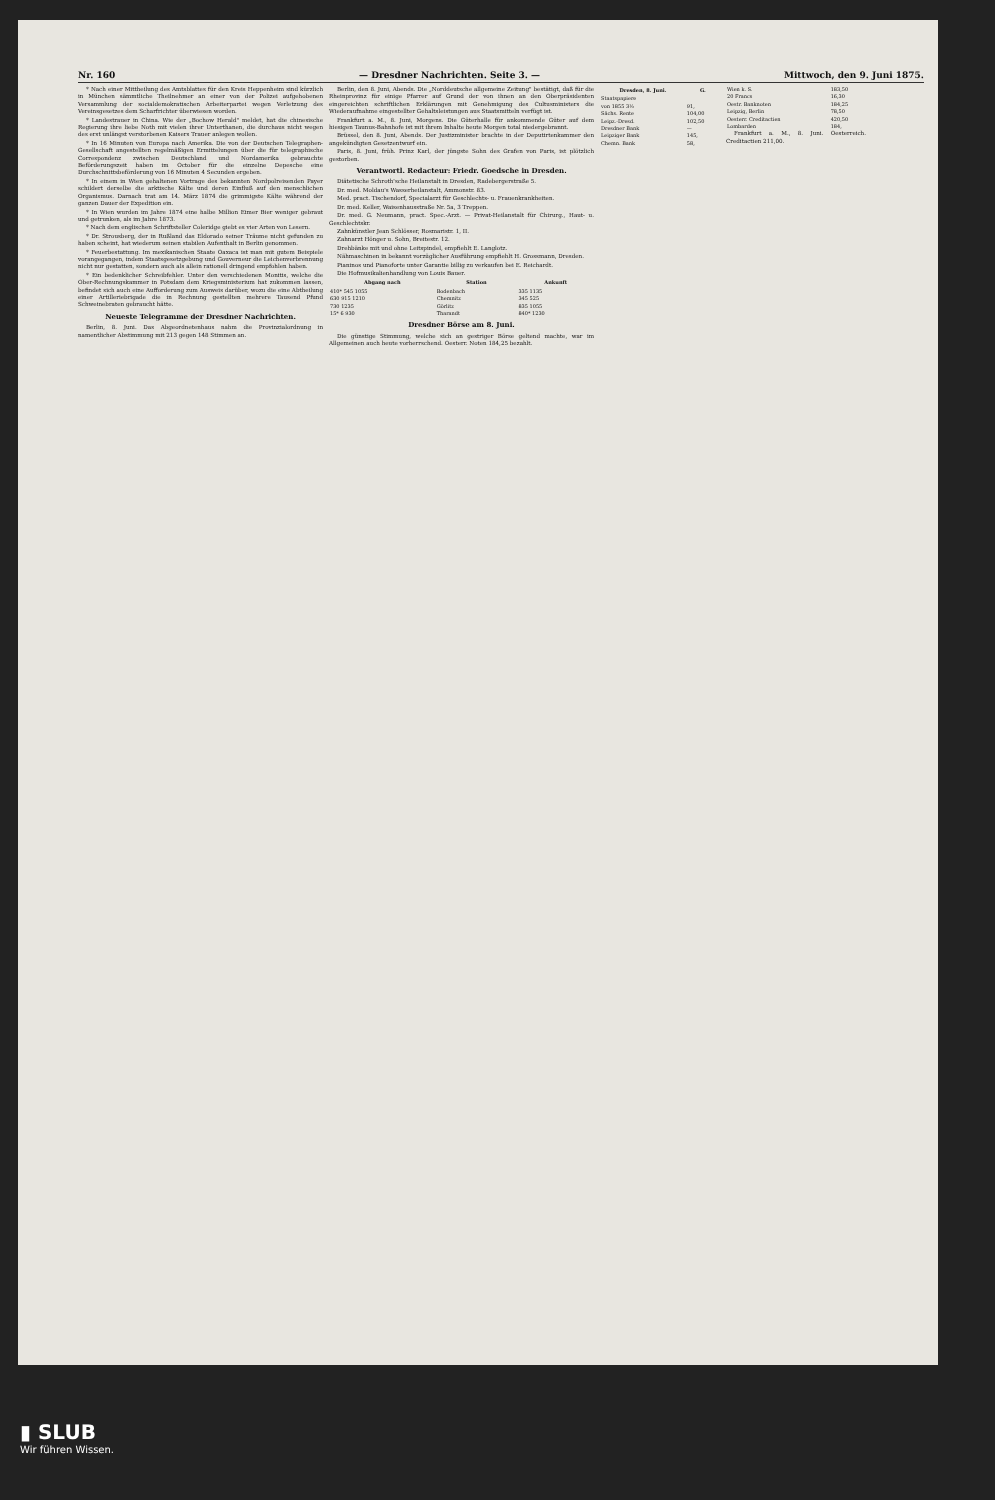Nr. 160 — Dresdner Nachrichten. Seite 3. — Mittwoch, den 9. Juni 1875.
* Nach einer Mittheilung des Amtsblattes für den Kreis Heppenheim sind kürzlich in München sämmtliche Theilnehmer an einer von der Polizei aufgehobenen Versammlung der socialdemokratischen Arbeiterpartei wegen Verletzung des Vereinsgesetzes dem Scharfrichter überwiesen worden.
* Landestrauer in China. Wie der „Bochow Herald" meldet, hat die chinesische Regierung ihre liebe Noth mit vielen ihrer Unterthanen, die durchaus nicht wegen des erst unlängst verstorbenen Kaisers Trauer anlegen wollen.
* In 16 Minuten von Europa nach Amerika. Die von der Deutschen Telegraphen-Gesellschaft angestellten regelmäßigen Ermittelungen über die für telegraphische Correspondenz zwischen Deutschland und Nordamerika gebrauchte Beförderungszeit haben im October für die einzelne Depesche eine Durchschnittsbeförderung von 16 Minuten 4 Secunden ergeben.
* In einem in Wien gehaltenen Vortrage des bekannten Nordpolreisenden Payer schildert derselbe die arktische Kälte und deren Einfluß auf den menschlichen Organismus. Darnach trat am 14. März 1874 die grimmigste Kälte während der ganzen Dauer der Expedition ein.
* In Wien wurden im Jahre 1874 eine halbe Million Eimer Bier weniger gebraut und getrunken, als im Jahre 1873.
* Nach dem englischen Schriftsteller Coleridge giebt es vier Arten von Lesern.
* Dr. Strousberg, der in Rußland das Eldorado seiner Träume nicht gefunden zu haben scheint, hat wiederum seinen stabilen Aufenthalt in Berlin genommen.
* Feuerbestattung. Im mexikanischen Staate Oaxaca ist man mit gutem Beispiele vorangegangen, indem Staatsgesetzgebung und Gouverneur die Leichenverbrennung nicht nur gestatten, sondern auch als allein rationell dringend empfohlen haben.
* Ein bedenklicher Schreibfehler. Unter den verschiedenen Monitis, welche die Ober-Rechnungskammer in Potsdam dem Kriegsministerium hat zukommen lassen, befindet sich auch eine Aufforderung zum Ausweis darüber, wozu die eine Abtheilung einer Artilleriebrigade die in Rechnung gestellten mehrere Tausend Pfund Schweinebraten gebraucht hätte.
Neueste Telegramme der Dresdner Nachrichten.
Berlin, 8. Juni. Das Abgeordnetenhaus nahm die Provinzialordnung in namentlicher Abstimmung mit 213 gegen 148 Stimmen an.
Berlin, den 8. Juni, Abends. Die „Norddeutsche allgemeine Zeitung" bestätigt, daß für die Rheinprovinz für einige Pfarrer auf Grund der von ihnen an den Oberpräsidenten eingereichten schriftlichen Erklärungen mit Genehmigung des Cultusministers die Wiederaufnahme eingestellter Gehaltsleistungen aus Staatsmitteln verfügt ist.
Frankfurt a. M., 8. Juni, Morgens. Die Güterhalle für ankommende Güter auf dem hiesigen Taunus-Bahnhofe ist mit ihrem Inhalte heute Morgen total niedergebrannt.
Brüssel, den 8. Juni, Abends. Der Justizminister brachte in der Deputirtenkammer den angekündigten Gesetzentwurf ein.
Paris, 8. Juni, früh. Prinz Karl, der jüngste Sohn des Grafen von Paris, ist plötzlich gestorben.
Verantwortl. Redacteur: Friedr. Goedsche in Dresden.
Diätetische Schroth'sche Heilanstalt in Dresden, Radebergerstraße 5.
Dr. med. Moldau's Wasserheilanstalt, Ammonstr. 83.
Med. pract. Tischendorf, Specialarzt für Geschlechts- u. Frauenkrankheiten.
Dr. med. Keller, Waisenhausstraße Nr. 5a, 3 Treppen.
Dr. med. G. Neumann, pract. Spec.-Arzt. — Privat-Heilanstalt für Chirurg., Haut- u. Geschlechtskr.
Zahnkünstler Jean Schlösser, Rosmaristr. 1, II.
Zahnarzt Hönger u. Sohn, Breitestr. 12.
Drehbänke mit und ohne Leitspindel, empfiehlt E. Langlotz.
Nähmaschinen in bekannt vorzüglicher Ausführung empfiehlt H. Grossmann, Dresden.
Pianinos und Pianoforte unter Garantie billig zu verkaufen bei E. Reichardt.
Die Hofmusikalienhandlung von Louis Bauer.
| Abgang nach | Station | Ankunft |
| --- | --- | --- |
| 410* 545 1055 | Bodenbach | 335 1135 |
| 630 915 1210 | Chemnitz | 345 525 |
| 730 1235 | Görlitz | 835 1055 |
| 15* 6 930 | Tharandt | 840* 1230 |
Dresdner Börse am 8. Juni.
Die günstige Stimmung, welche sich an gestriger Börse geltend machte, war im Allgemeinen auch heute vorherrschend. Oesterr. Noten 184,25 bezahlt.
| Dresden, 8. Juni. | G. |
| --- | --- |
| Staatspapiere | |
| von 1855 3½ | 91, |
| Sächs. Rente | 104,00 |
| Leipz.-Dresd. | 102,50 |
| Dresdner Bank | — |
| Leipziger Bank | 145, |
| Chemn. Bank | 58, |
| Wien k. S. | 183,50 |
| 20 Francs | 16,30 |
| Oestr. Banknoten | 184,25 |
| Leipzig, Berlin | 78,50 |
| Oesterr. Creditactien | 420,50 |
| Lombarden | 184, |
Frankfurt a. M., 8. Juni. Oesterreich. Creditactien 211,00.
▮ SLUB
Wir führen Wissen.